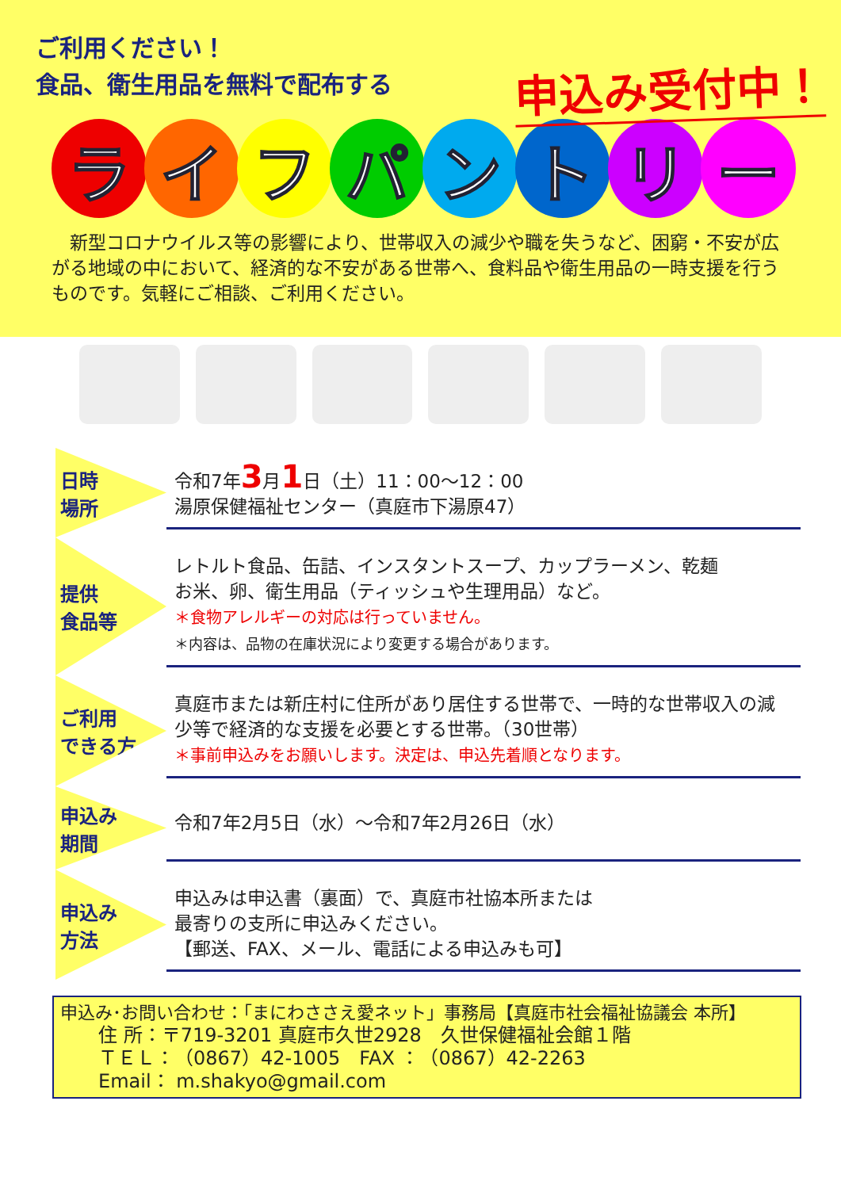ご利用ください！
食品、衛生用品を無料で配布する
申込み受付中！
ライフパントリー
　新型コロナウイルス等の影響により、世帯収入の減少や職を失うなど、困窮・不安が広がる地域の中において、経済的な不安がある世帯へ、食料品や衛生用品の一時支援を行うものです。気軽にご相談、ご利用ください。
日時
場所
令和7年3月1日（土）11：00〜12：00
湯原保健福祉センター（真庭市下湯原47）
提供
食品等
レトルト食品、缶詰、インスタントスープ、カップラーメン、乾麺
お米、卵、衛生用品（ティッシュや生理用品）など。
＊食物アレルギーの対応は行っていません。
＊内容は、品物の在庫状況により変更する場合があります。
ご利用
できる方
真庭市または新庄村に住所があり居住する世帯で、一時的な世帯収入の減少等で経済的な支援を必要とする世帯。（30世帯）
＊事前申込みをお願いします。決定は、申込先着順となります。
申込み
期間
令和7年2月5日（水）〜令和7年2月26日（水）
申込み
方法
申込みは申込書（裏面）で、真庭市社協本所または
最寄りの支所に申込みください。
【郵送、FAX、メール、電話による申込みも可】
申込み･お問い合わせ：「まにわささえ愛ネット」事務局【真庭市社会福祉協議会 本所】
住 所：〒719-3201 真庭市久世2928　久世保健福祉会館１階
ＴＥＬ：（0867）42-1005　FAX ：（0867）42-2263
Email： m.shakyo@gmail.com